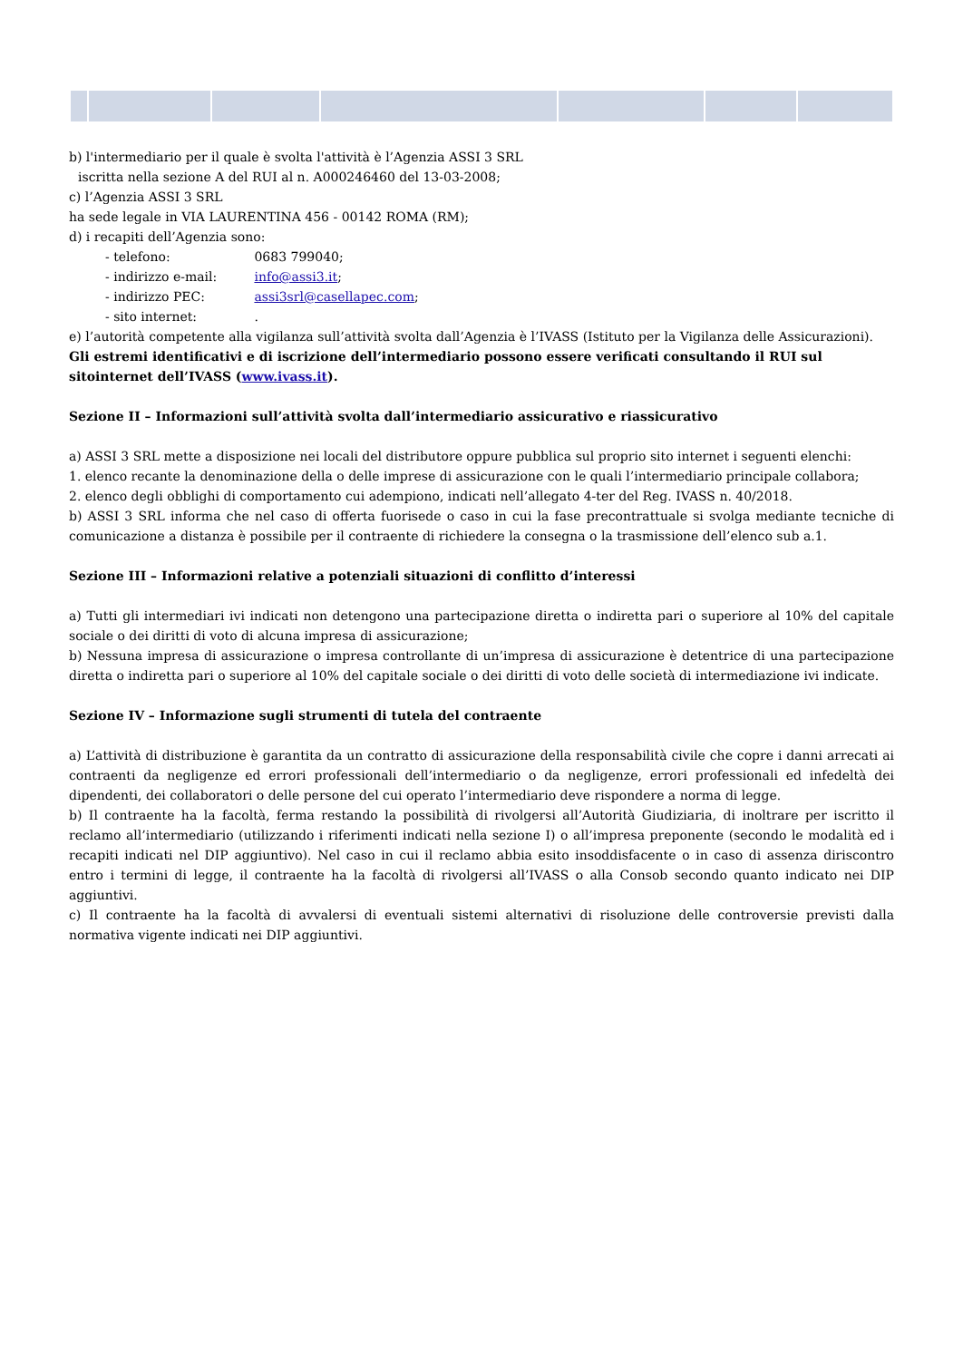b) l'intermediario per il quale è svolta l'attività è l’Agenzia ASSI 3 SRL
iscritta nella sezione A del RUI al n. A000246460 del 13-03-2008;
c) l’Agenzia ASSI 3 SRL
ha sede legale in VIA LAURENTINA 456 - 00142 ROMA (RM);
d) i recapiti dell’Agenzia sono:
- telefono: 0683 799040;
- indirizzo e-mail: info@assi3.it;
- indirizzo PEC: assi3srl@casellapec.com;
- sito internet: .
e) l’autorità competente alla vigilanza sull’attività svolta dall’Agenzia è l’IVASS (Istituto per la Vigilanza delle Assicurazioni).
Gli estremi identificativi e di iscrizione dell’intermediario possono essere verificati consultando il RUI sul sitointernet dell’IVASS (www.ivass.it).
Sezione II – Informazioni sull’attività svolta dall’intermediario assicurativo e riassicurativo
a) ASSI 3 SRL mette a disposizione nei locali del distributore oppure pubblica sul proprio sito internet i seguenti elenchi:
1. elenco recante la denominazione della o delle imprese di assicurazione con le quali l’intermediario principale collabora;
2. elenco degli obblighi di comportamento cui adempiono, indicati nell’allegato 4-ter del Reg. IVASS n. 40/2018.
b) ASSI 3 SRL informa che nel caso di offerta fuorisede o caso in cui la fase precontrattuale si svolga mediante tecniche di comunicazione a distanza è possibile per il contraente di richiedere la consegna o la trasmissione dell’elenco sub a.1.
Sezione III – Informazioni relative a potenziali situazioni di conflitto d’interessi
a) Tutti gli intermediari ivi indicati non detengono una partecipazione diretta o indiretta pari o superiore al 10% del capitale sociale o dei diritti di voto di alcuna impresa di assicurazione;
b) Nessuna impresa di assicurazione o impresa controllante di un’impresa di assicurazione è detentrice di una partecipazione diretta o indiretta pari o superiore al 10% del capitale sociale o dei diritti di voto delle società di intermediazione ivi indicate.
Sezione IV – Informazione sugli strumenti di tutela del contraente
a) L’attività di distribuzione è garantita da un contratto di assicurazione della responsabilità civile che copre i danni arrecati ai contraenti da negligenze ed errori professionali dell’intermediario o da negligenze, errori professionali ed infedeltà dei dipendenti, dei collaboratori o delle persone del cui operato l’intermediario deve rispondere a norma di legge.
b) Il contraente ha la facoltà, ferma restando la possibilità di rivolgersi all’Autorità Giudiziaria, di inoltrare per iscritto il reclamo all’intermediario (utilizzando i riferimenti indicati nella sezione I) o all’impresa preponente (secondo le modalità ed i recapiti indicati nel DIP aggiuntivo). Nel caso in cui il reclamo abbia esito insoddisfacente o in caso di assenza diriscontro entro i termini di legge, il contraente ha la facoltà di rivolgersi all’IVASS o alla Consob secondo quanto indicato nei DIP aggiuntivi.
c) Il contraente ha la facoltà di avvalersi di eventuali sistemi alternativi di risoluzione delle controversie previsti dalla normativa vigente indicati nei DIP aggiuntivi.